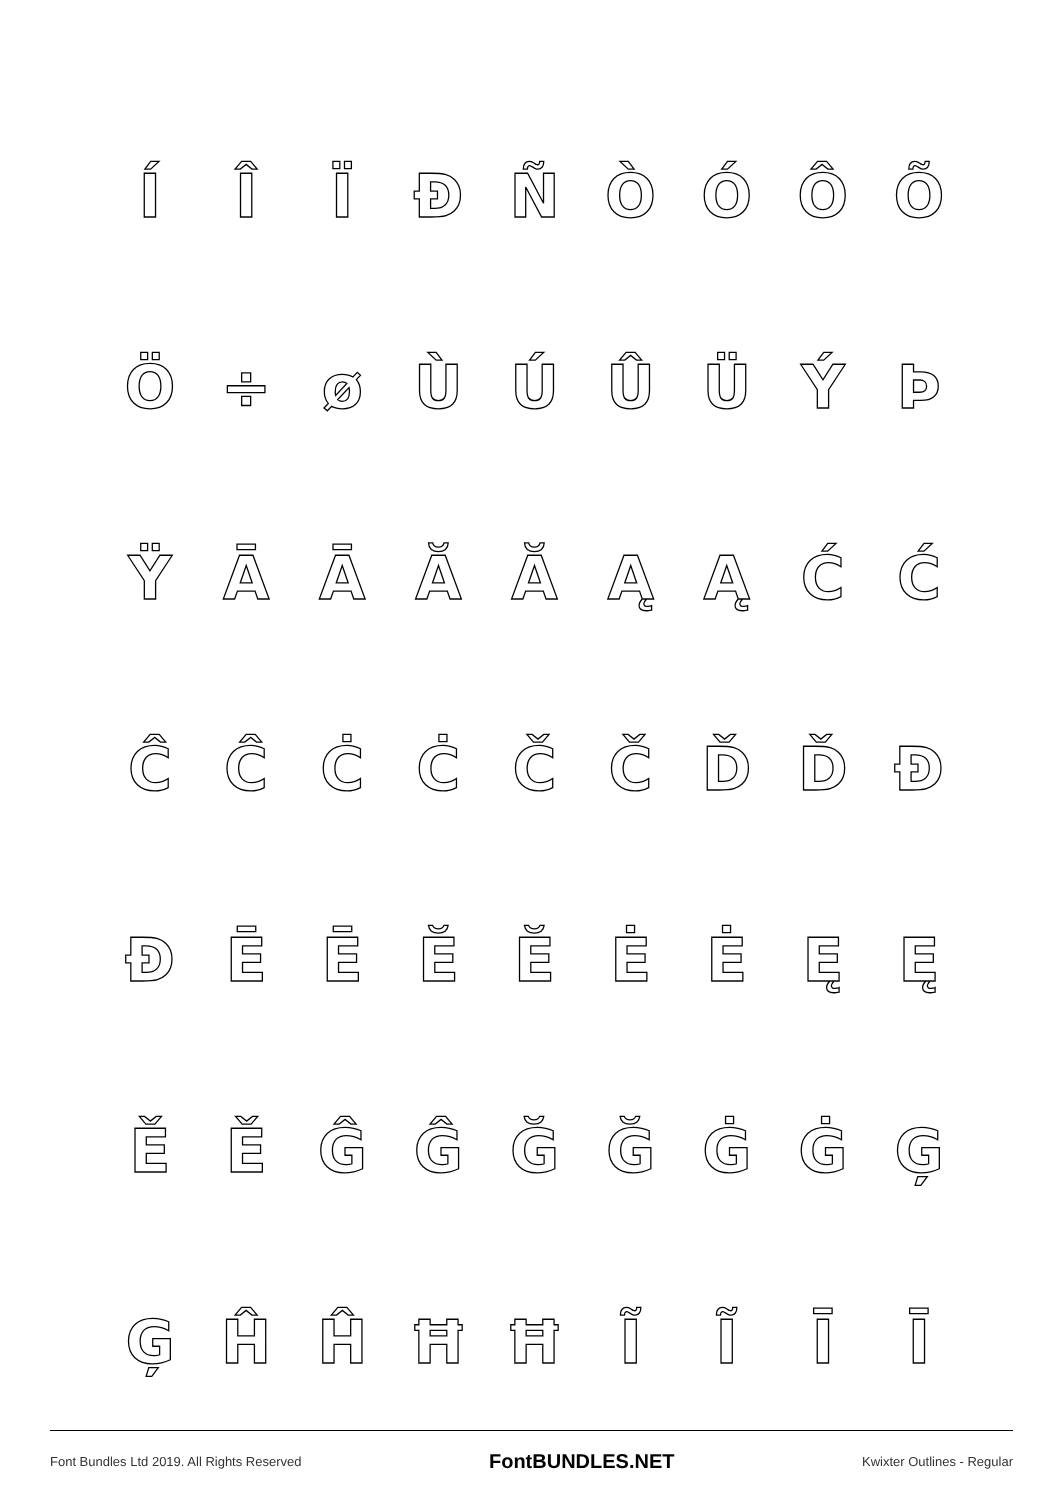ÍÎÏÐÑÒÓÔÕ
Ö ÷ øÙÚÛÜÝÞ
ŸĀĀĂĂĄĄĆĆ
ĈĈĊĊČČĎĎĐ
ĐĒĒĔĔĖĖĘĘ
ĚĚĜĜĞĞĠĠĢ
ĢĤĤĦĦĨĨĪĪ
Font Bundles Ltd 2019. All Rights Reserved FontBUNDLES.NET Kwixter Outlines - Regular